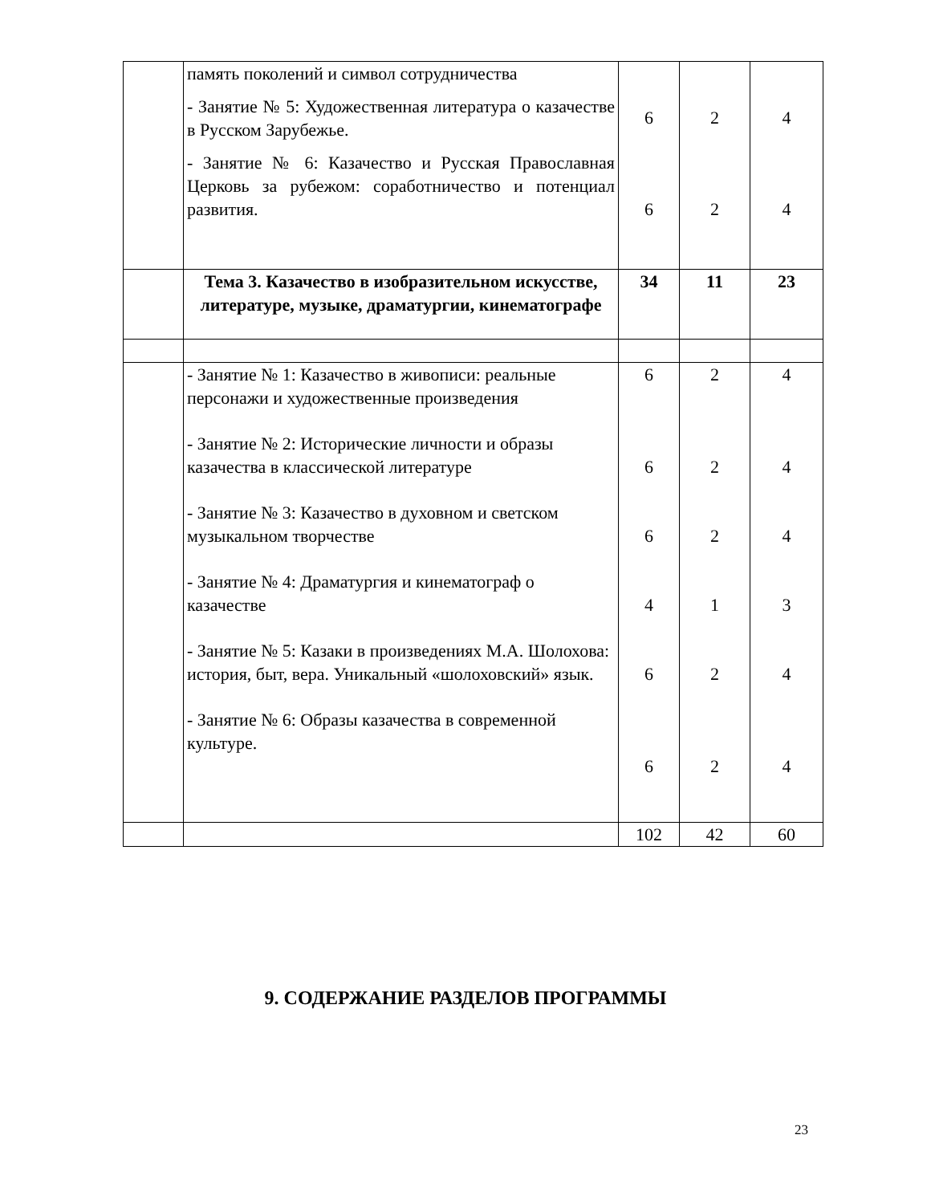| | память поколений и символ сотрудничества - Занятие № 5: Художественная литература о казачестве в Русском Зарубежье. - Занятие № 6: Казачество и Русская Православная Церковь за рубежом: соработничество и потенциал развития. | 6 6 | 2 2 | 4 4 |
| | Тема 3. Казачество в изобразительном искусстве, литературе, музыке, драматургии, кинематографе | 34 | 11 | 23 |
| | - Занятие № 1: Казачество в живописи: реальные персонажи и художественные произведения - Занятие № 2: Исторические личности и образы казачества в классической литературе - Занятие № 3: Казачество в духовном и светском музыкальном творчестве - Занятие № 4: Драматургия и кинематограф о казачестве - Занятие № 5: Казаки в произведениях М.А. Шолохова: история, быт, вера. Уникальный «шолоховский» язык. - Занятие № 6: Образы казачества в современной культуре. | 6 6 6 4 6 6 | 2 2 2 1 2 2 | 4 4 4 3 4 4 |
| | | 102 | 42 | 60 |
9. СОДЕРЖАНИЕ РАЗДЕЛОВ ПРОГРАММЫ
23